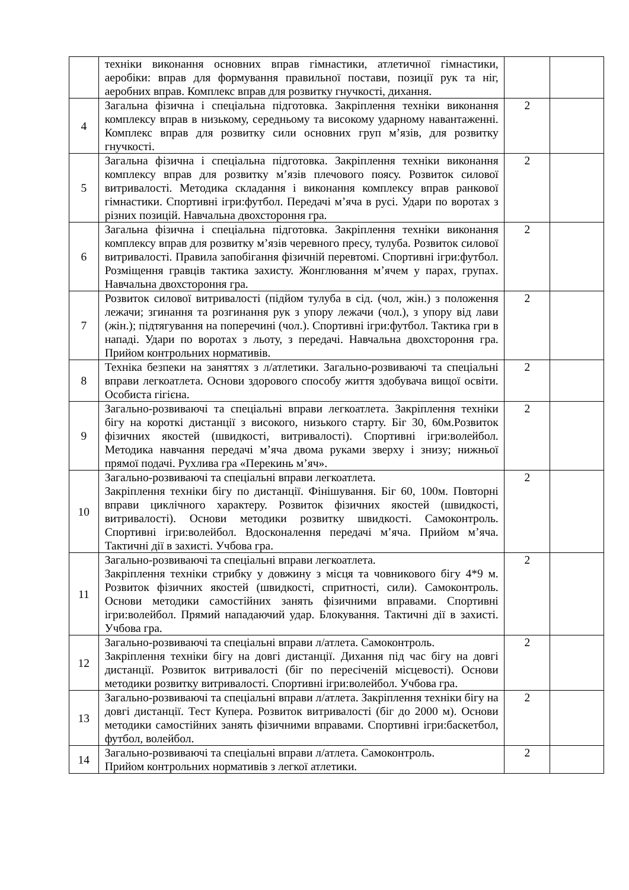| | техніки виконання основних вправ гімнастики, атлетичної гімнастики, аеробіки: вправ для формування правильної постави, позиції рук та ніг, аеробних вправ. Комплекс вправ для розвитку гнучкості, дихання. | | |
| 4 | Загальна фізична і спеціальна підготовка. Закріплення техніки виконання комплексу вправ в низькому, середньому та високому ударному навантаженні. Комплекс вправ для розвитку сили основних груп м’язів, для розвитку гнучкості. | 2 | |
| 5 | Загальна фізична і спеціальна підготовка. Закріплення техніки виконання комплексу вправ для розвитку м’язів плечового поясу. Розвиток силової витривалості. Методика складання і виконання комплексу вправ ранкової гімнастики. Спортивні ігри:футбол. Передачі м’яча в русі. Удари по воротах з різних позицій. Навчальна двохстороння гра. | 2 | |
| 6 | Загальна фізична і спеціальна підготовка. Закріплення техніки виконання комплексу вправ для розвитку м’язів черевного пресу, тулуба. Розвиток силової витривалості. Правила запобігання фізичній перевтомі. Спортивні ігри:футбол. Розміщення гравців тактика захисту. Жонглювання м’ячем у парах, групах. Навчальна двохстороння гра. | 2 | |
| 7 | Розвиток силової витривалості (підйом тулуба в сід. (чол, жін.) з положення лежачи; згинання та розгинання рук з упору лежачи (чол.), з упору від лави (жін.); підтягування на поперечині (чол.). Спортивні ігри:футбол. Тактика гри в нападі. Удари по воротах з льоту, з передачі. Навчальна двохстороння гра. Прийом контрольних нормативів. | 2 | |
| 8 | Техніка безпеки на заняттях з л/атлетики. Загально-розвиваючі та спеціальні вправи легкоатлета. Основи здорового способу життя здобувача вищої освіти. Особиста гігієна. | 2 | |
| 9 | Загально-розвиваючі та спеціальні вправи легкоатлета. Закріплення техніки бігу на короткі дистанції з високого, низького старту. Біг 30, 60м.Розвиток фізичних якостей (швидкості, витривалості). Спортивні ігри:волейбол. Методика навчання передачі м’яча двома руками зверху і знизу; нижньої прямої подачі. Рухлива гра «Перекинь м’яч». | 2 | |
| 10 | Загально-розвиваючі та спеціальні вправи легкоатлета. Закріплення техніки бігу по дистанції. Фінішування. Біг 60, 100м. Повторні вправи циклічного характеру. Розвиток фізичних якостей (швидкості, витривалості). Основи методики розвитку швидкості. Самоконтроль. Спортивні ігри:волейбол. Вдосконалення передачі м’яча. Прийом м’яча. Тактичні дії в захисті. Учбова гра. | 2 | |
| 11 | Загально-розвиваючі та спеціальні вправи легкоатлета. Закріплення техніки стрибку у довжину з місця та човникового бігу 4*9 м. Розвиток фізичних якостей (швидкості, спритності, сили). Самоконтроль. Основи методики самостійних занять фізичними вправами. Спортивні ігри:волейбол. Прямий нападаючий удар. Блокування. Тактичні дії в захисті. Учбова гра. | 2 | |
| 12 | Загально-розвиваючі та спеціальні вправи л/атлета. Самоконтроль. Закріплення техніки бігу на довгі дистанції. Дихання під час бігу на довгі дистанції. Розвиток витривалості (біг по пересіченій місцевості). Основи методики розвитку витривалості. Спортивні ігри:волейбол. Учбова гра. | 2 | |
| 13 | Загально-розвиваючі та спеціальні вправи л/атлета. Закріплення техніки бігу на довгі дистанції. Тест Купера. Розвиток витривалості (біг до 2000 м). Основи методики самостійних занять фізичними вправами. Спортивні ігри:баскетбол, футбол, волейбол. | 2 | |
| 14 | Загально-розвиваючі та спеціальні вправи л/атлета. Самоконтроль. Прийом контрольних нормативів з легкої атлетики. | 2 | |